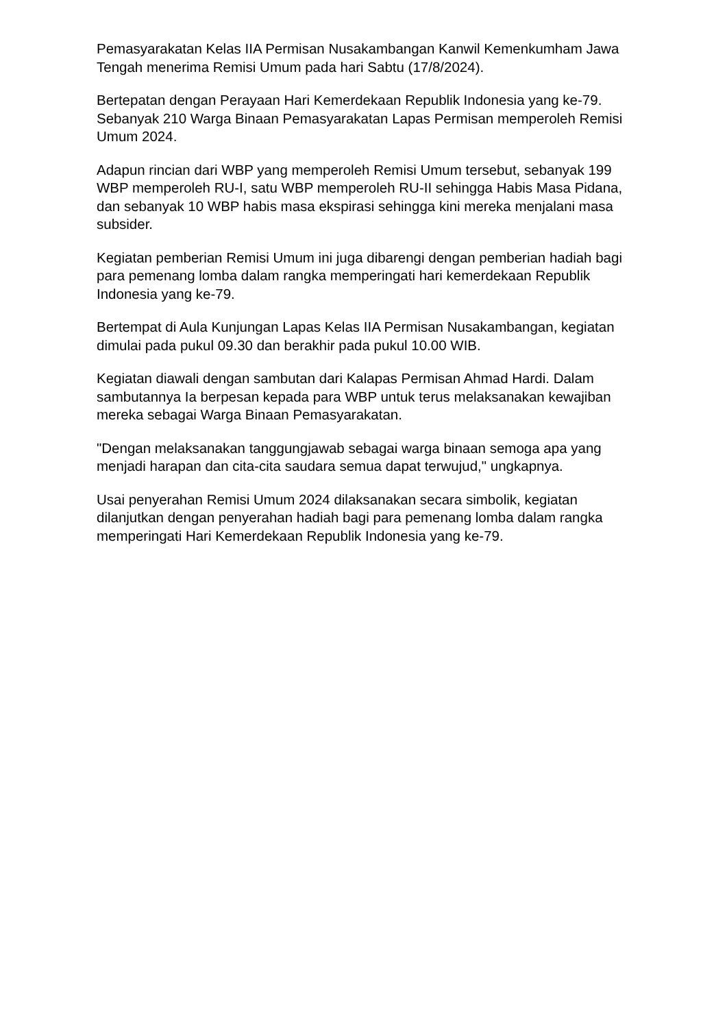Pemasyarakatan Kelas IIA Permisan Nusakambangan Kanwil Kemenkumham Jawa Tengah menerima Remisi Umum pada hari Sabtu (17/8/2024).
Bertepatan dengan Perayaan Hari Kemerdekaan Republik Indonesia yang ke-79. Sebanyak 210 Warga Binaan Pemasyarakatan Lapas Permisan memperoleh Remisi Umum 2024.
Adapun rincian dari WBP yang memperoleh Remisi Umum tersebut, sebanyak 199 WBP memperoleh RU-I, satu WBP memperoleh RU-II sehingga Habis Masa Pidana, dan sebanyak 10 WBP habis masa ekspirasi sehingga kini mereka menjalani masa subsider.
Kegiatan pemberian Remisi Umum ini juga dibarengi dengan pemberian hadiah bagi para pemenang lomba dalam rangka memperingati hari kemerdekaan Republik Indonesia yang ke-79.
Bertempat di Aula Kunjungan Lapas Kelas IIA Permisan Nusakambangan, kegiatan dimulai pada pukul 09.30 dan berakhir pada pukul 10.00 WIB.
Kegiatan diawali dengan sambutan dari Kalapas Permisan Ahmad Hardi. Dalam sambutannya Ia berpesan kepada para WBP untuk terus melaksanakan kewajiban mereka sebagai Warga Binaan Pemasyarakatan.
"Dengan melaksanakan tanggungjawab sebagai warga binaan semoga apa yang menjadi harapan dan cita-cita saudara semua dapat terwujud," ungkapnya.
Usai penyerahan Remisi Umum 2024 dilaksanakan secara simbolik, kegiatan dilanjutkan dengan penyerahan hadiah bagi para pemenang lomba dalam rangka memperingati Hari Kemerdekaan Republik Indonesia yang ke-79.